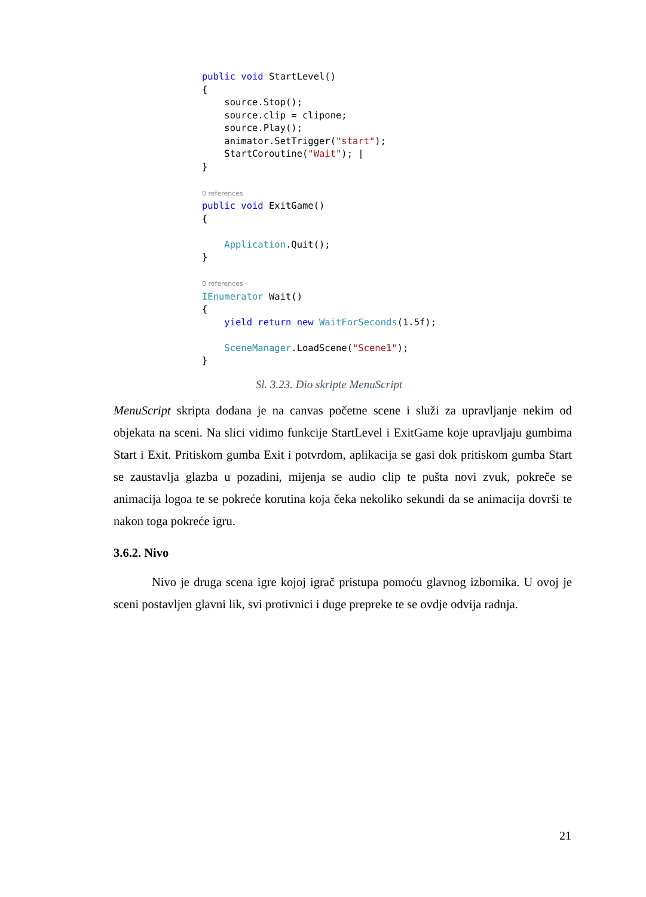public void StartLevel() { source.Stop(); source.clip = clipone; source.Play(); animator.SetTrigger("start"); StartCoroutine("Wait"); | } 0 references public void ExitGame() { Application.Quit(); } 0 references IEnumerator Wait() { yield return new WaitForSeconds(1.5f); SceneManager.LoadScene("Scene1"); }
Sl. 3.23. Dio skripte MenuScript
MenuScript skripta dodana je na canvas početne scene i služi za upravljanje nekim od objekata na sceni. Na slici vidimo funkcije StartLevel i ExitGame koje upravljaju gumbima Start i Exit. Pritiskom gumba Exit i potvrdom, aplikacija se gasi dok pritiskom gumba Start se zaustavlja glazba u pozadini, mijenja se audio clip te pušta novi zvuk, pokreče se animacija logoa te se pokreće korutina koja čeka nekoliko sekundi da se animacija dovrši te nakon toga pokreće igru.
3.6.2. Nivo
Nivo je druga scena igre kojoj igrač pristupa pomoću glavnog izbornika. U ovoj je sceni postavljen glavni lik, svi protivnici i duge prepreke te se ovdje odvija radnja.
21